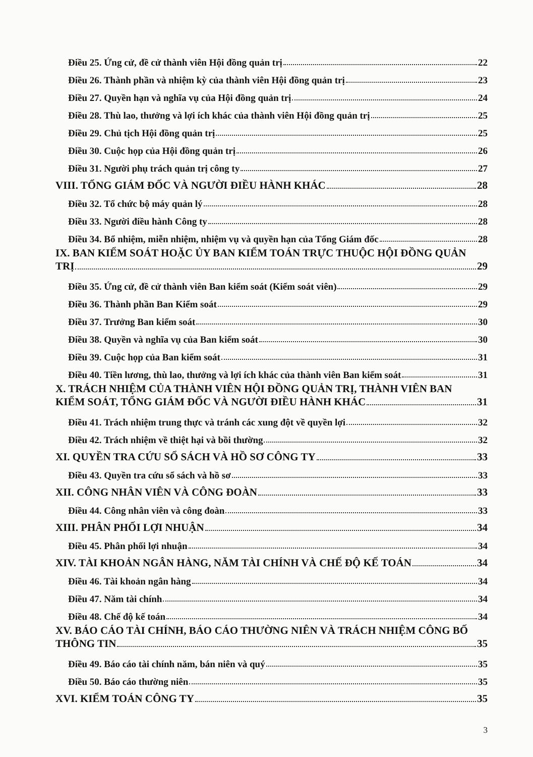Điều 25. Ứng cử, đề cử thành viên Hội đồng quản trị 22
Điều 26. Thành phần và nhiệm kỳ của thành viên Hội đồng quản trị 23
Điều 27. Quyền hạn và nghĩa vụ của Hội đồng quản trị 24
Điều 28. Thù lao, thưởng và lợi ích khác của thành viên Hội đồng quản trị 25
Điều 29. Chủ tịch Hội đồng quản trị 25
Điều 30. Cuộc họp của Hội đồng quản trị 26
Điều 31. Người phụ trách quản trị công ty 27
VIII. TỔNG GIÁM ĐỐC VÀ NGƯỜI ĐIỀU HÀNH KHÁC 28
Điều 32. Tổ chức bộ máy quản lý 28
Điều 33. Người điều hành Công ty 28
Điều 34. Bổ nhiệm, miễn nhiệm, nhiệm vụ và quyền hạn của Tổng Giám đốc 28
IX. BAN KIỂM SOÁT HOẶC ỦY BAN KIỂM TOÁN TRỰC THUỘC HỘI ĐỒNG QUẢN
TRỊ 29
Điều 35. Ứng cử, đề cử thành viên Ban kiểm soát (Kiểm soát viên) 29
Điều 36. Thành phần Ban Kiểm soát 29
Điều 37. Trưởng Ban kiểm soát 30
Điều 38. Quyền và nghĩa vụ của Ban kiểm soát 30
Điều 39. Cuộc họp của Ban kiểm soát 31
Điều 40. Tiền lương, thù lao, thưởng và lợi ích khác của thành viên Ban kiểm soát 31
X. TRÁCH NHIỆM CỦA THÀNH VIÊN HỘI ĐỒNG QUẢN TRỊ, THÀNH VIÊN BAN
KIỂM SOÁT, TỔNG GIÁM ĐỐC VÀ NGƯỜI ĐIỀU HÀNH KHÁC 31
Điều 41. Trách nhiệm trung thực và tránh các xung đột về quyền lợi 32
Điều 42. Trách nhiệm về thiệt hại và bồi thường 32
XI. QUYỀN TRA CỨU SỔ SÁCH VÀ HỒ SƠ CÔNG TY 33
Điều 43. Quyền tra cứu sổ sách và hồ sơ 33
XII. CÔNG NHÂN VIÊN VÀ CÔNG ĐOÀN 33
Điều 44. Công nhân viên và công đoàn 33
XIII. PHÂN PHỐI LỢI NHUẬN 34
Điều 45. Phân phối lợi nhuận 34
XIV. TÀI KHOẢN NGÂN HÀNG, NĂM TÀI CHÍNH VÀ CHẾ ĐỘ KẾ TOÁN 34
Điều 46. Tài khoản ngân hàng 34
Điều 47. Năm tài chính 34
Điều 48. Chế độ kế toán 34
XV. BÁO CÁO TÀI CHÍNH, BÁO CÁO THƯỜNG NIÊN VÀ TRÁCH NHIỆM CÔNG BỐ
THÔNG TIN 35
Điều 49. Báo cáo tài chính năm, bán niên và quý 35
Điều 50. Báo cáo thường niên 35
XVI. KIỂM TOÁN CÔNG TY 35
3